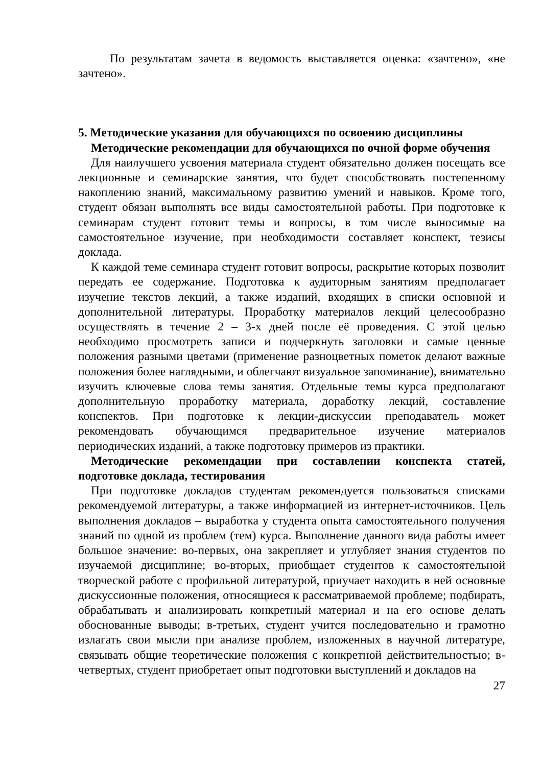По результатам зачета в ведомость выставляется оценка: «зачтено», «не зачтено».
5. Методические указания для обучающихся по освоению дисциплины
Методические рекомендации для обучающихся по очной форме обучения
Для наилучшего усвоения материала студент обязательно должен посещать все лекционные и семинарские занятия, что будет способствовать постепенному накоплению знаний, максимальному развитию умений и навыков. Кроме того, студент обязан выполнять все виды самостоятельной работы. При подготовке к семинарам студент готовит темы и вопросы, в том числе выносимые на самостоятельное изучение, при необходимости составляет конспект, тезисы доклада.
К каждой теме семинара студент готовит вопросы, раскрытие которых позволит передать ее содержание. Подготовка к аудиторным занятиям предполагает изучение текстов лекций, а также изданий, входящих в списки основной и дополнительной литературы. Проработку материалов лекций целесообразно осуществлять в течение 2 – 3-х дней после её проведения. С этой целью необходимо просмотреть записи и подчеркнуть заголовки и самые ценные положения разными цветами (применение разноцветных пометок делают важные положения более наглядными, и облегчают визуальное запоминание), внимательно изучить ключевые слова темы занятия. Отдельные темы курса предполагают дополнительную проработку материала, доработку лекций, составление конспектов. При подготовке к лекции-дискуссии преподаватель может рекомендовать обучающимся предварительное изучение материалов периодических изданий, а также подготовку примеров из практики.
Методические рекомендации при составлении конспекта статей, подготовке доклада, тестирования
При подготовке докладов студентам рекомендуется пользоваться списками рекомендуемой литературы, а также информацией из интернет-источников. Цель выполнения докладов – выработка у студента опыта самостоятельного получения знаний по одной из проблем (тем) курса. Выполнение данного вида работы имеет большое значение: во-первых, она закрепляет и углубляет знания студентов по изучаемой дисциплине; во-вторых, приобщает студентов к самостоятельной творческой работе с профильной литературой, приучает находить в ней основные дискуссионные положения, относящиеся к рассматриваемой проблеме; подбирать, обрабатывать и анализировать конкретный материал и на его основе делать обоснованные выводы; в-третьих, студент учится последовательно и грамотно излагать свои мысли при анализе проблем, изложенных в научной литературе, связывать общие теоретические положения с конкретной действительностью; в-четвертых, студент приобретает опыт подготовки выступлений и докладов на
27